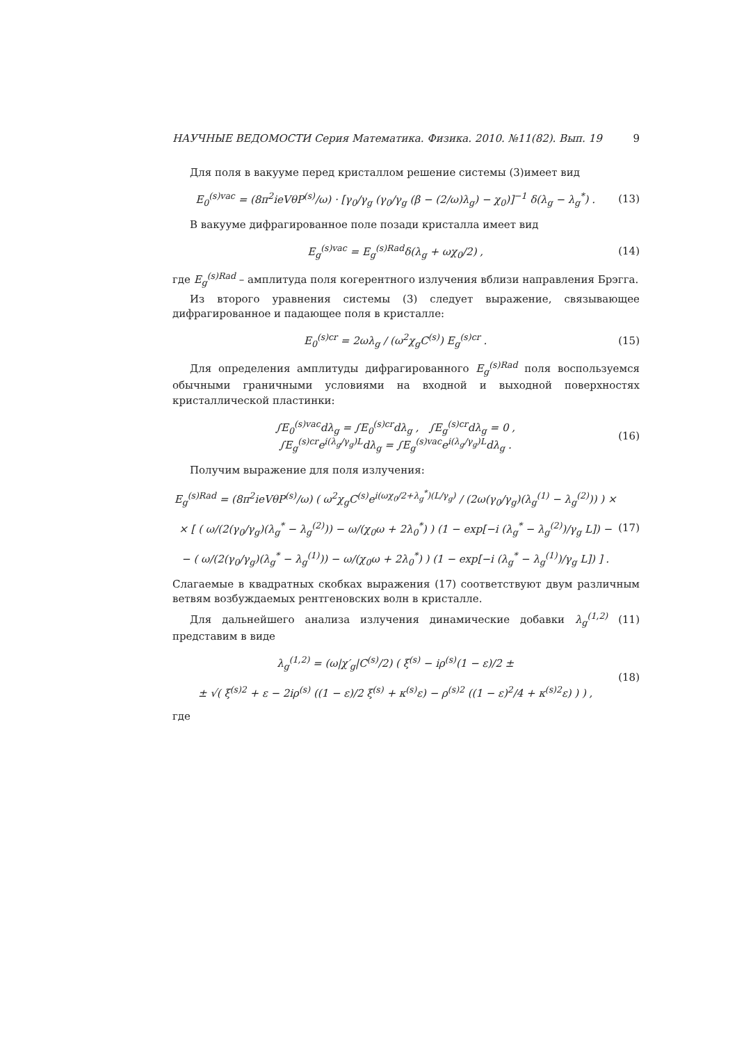НАУЧНЫЕ ВЕДОМОСТИ Серия Математика. Физика. 2010. №11(82). Вып. 19 9
Для поля в вакууме перед кристаллом решение системы (3)имеет вид
E<sub>0</sub><sup>(s)vac</sup> = (8π<sup>2</sup>ieVθP<sup>(s)</sup>/ω) · [γ<sub>0</sub>/γ<sub>g</sub> (γ<sub>0</sub>/γ<sub>g</sub> (β − (2/ω)λ<sub>g</sub>) − χ<sub>0</sub>)]<sup>−1</sup> δ(λ<sub>g</sub> − λ<sub>g</sub><sup>*</sup>) . (13)
В вакууме дифрагированное поле позади кристалла имеет вид
E<sub>g</sub><sup>(s)vac</sup> = E<sub>g</sub><sup>(s)Rad</sup>δ(λ<sub>g</sub> + ωχ<sub>0</sub>/2) , (14)
где E<sub>g</sub><sup>(s)Rad</sup> – амплитуда поля когерентного излучения вблизи направления Брэгга.
Из второго уравнения системы (3) следует выражение, связывающее дифрагированное и падающее поля в кристалле:
E<sub>0</sub><sup>(s)cr</sup> = 2ωλ<sub>g</sub> / (ω<sup>2</sup>χ<sub>g</sub>C<sup>(s)</sup>) E<sub>g</sub><sup>(s)cr</sup> . (15)
Для определения амплитуды дифрагированного E<sub>g</sub><sup>(s)Rad</sup> поля воспользуемся обычными граничными условиями на входной и выходной поверхностях кристаллической пластинки:
∫E<sub>0</sub><sup>(s)vac</sup>dλ<sub>g</sub> = ∫E<sub>0</sub><sup>(s)cr</sup>dλ<sub>g</sub> , ∫E<sub>g</sub><sup>(s)cr</sup>dλ<sub>g</sub> = 0 ,
∫E<sub>g</sub><sup>(s)cr</sup>e<sup>i(λ<sub>g</sub>/γ<sub>g</sub>)L</sup>dλ<sub>g</sub> = ∫E<sub>g</sub><sup>(s)vac</sup>e<sup>i(λ<sub>g</sub>/γ<sub>g</sub>)L</sup>dλ<sub>g</sub> . (16)
Получим выражение для поля излучения:
E<sub>g</sub><sup>(s)Rad</sup> = (8π<sup>2</sup>ieVθP<sup>(s)</sup>/ω) ( ω<sup>2</sup>χ<sub>g</sub>C<sup>(s)</sup>e<sup>i(ωχ<sub>0</sub>/2+λ<sub>g</sub><sup>*</sup>)(L/γ<sub>g</sub>)</sup> / (2ω(γ<sub>0</sub>/γ<sub>g</sub>)(λ<sub>g</sub><sup>(1)</sup> − λ<sub>g</sub><sup>(2)</sup>)) ) ×
× [ ( ω/(2(γ<sub>0</sub>/γ<sub>g</sub>)(λ<sub>g</sub><sup>*</sup> − λ<sub>g</sub><sup>(2)</sup>)) − ω/(χ<sub>0</sub>ω + 2λ<sub>0</sub><sup>*</sup>) ) (1 − exp[−i (λ<sub>g</sub><sup>*</sup> − λ<sub>g</sub><sup>(2)</sup>)/γ<sub>g</sub> L]) −
− ( ω/(2(γ<sub>0</sub>/γ<sub>g</sub>)(λ<sub>g</sub><sup>*</sup> − λ<sub>g</sub><sup>(1)</sup>)) − ω/(χ<sub>0</sub>ω + 2λ<sub>0</sub><sup>*</sup>) ) (1 − exp[−i (λ<sub>g</sub><sup>*</sup> − λ<sub>g</sub><sup>(1)</sup>)/γ<sub>g</sub> L]) ] . (17)
Слагаемые в квадратных скобках выражения (17) соответствуют двум различным ветвям возбуждаемых рентгеновских волн в кристалле.
Для дальнейшего анализа излучения динамические добавки λ<sub>g</sub><sup>(1,2)</sup> (11) представим в виде
λ<sub>g</sub><sup>(1,2)</sup> = (ω|χ′<sub>g</sub>|C<sup>(s)</sup>/2) ( ξ<sup>(s)</sup> − iρ<sup>(s)</sup>(1 − ε)/2 ±
± √( ξ<sup>(s)2</sup> + ε − 2iρ<sup>(s)</sup> ((1 − ε)/2 ξ<sup>(s)</sup> + κ<sup>(s)</sup>ε) − ρ<sup>(s)2</sup> ((1 − ε)<sup>2</sup>/4 + κ<sup>(s)2</sup>ε) ) ) , (18)
где